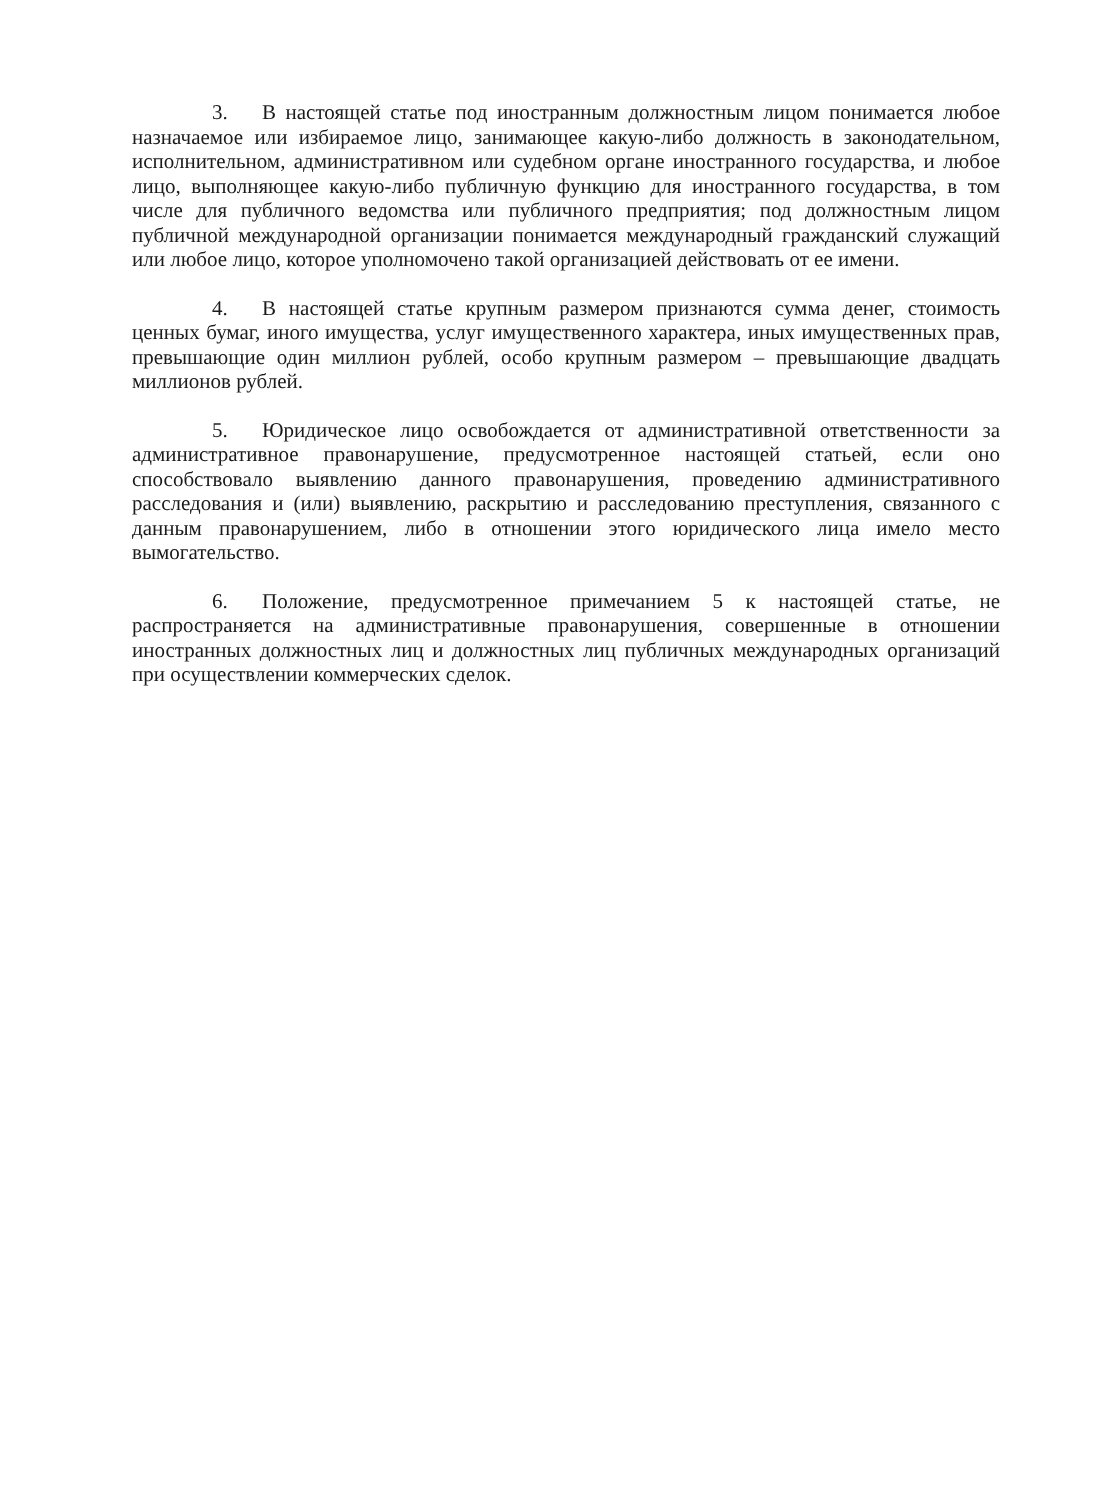3. В настоящей статье под иностранным должностным лицом понимается любое назначаемое или избираемое лицо, занимающее какую-либо должность в законодательном, исполнительном, административном или судебном органе иностранного государства, и любое лицо, выполняющее какую-либо публичную функцию для иностранного государства, в том числе для публичного ведомства или публичного предприятия; под должностным лицом публичной международной организации понимается международный гражданский служащий или любое лицо, которое уполномочено такой организацией действовать от ее имени.
4. В настоящей статье крупным размером признаются сумма денег, стоимость ценных бумаг, иного имущества, услуг имущественного характера, иных имущественных прав, превышающие один миллион рублей, особо крупным размером – превышающие двадцать миллионов рублей.
5. Юридическое лицо освобождается от административной ответственности за административное правонарушение, предусмотренное настоящей статьей, если оно способствовало выявлению данного правонарушения, проведению административного расследования и (или) выявлению, раскрытию и расследованию преступления, связанного с данным правонарушением, либо в отношении этого юридического лица имело место вымогательство.
6. Положение, предусмотренное примечанием 5 к настоящей статье, не распространяется на административные правонарушения, совершенные в отношении иностранных должностных лиц и должностных лиц публичных международных организаций при осуществлении коммерческих сделок.